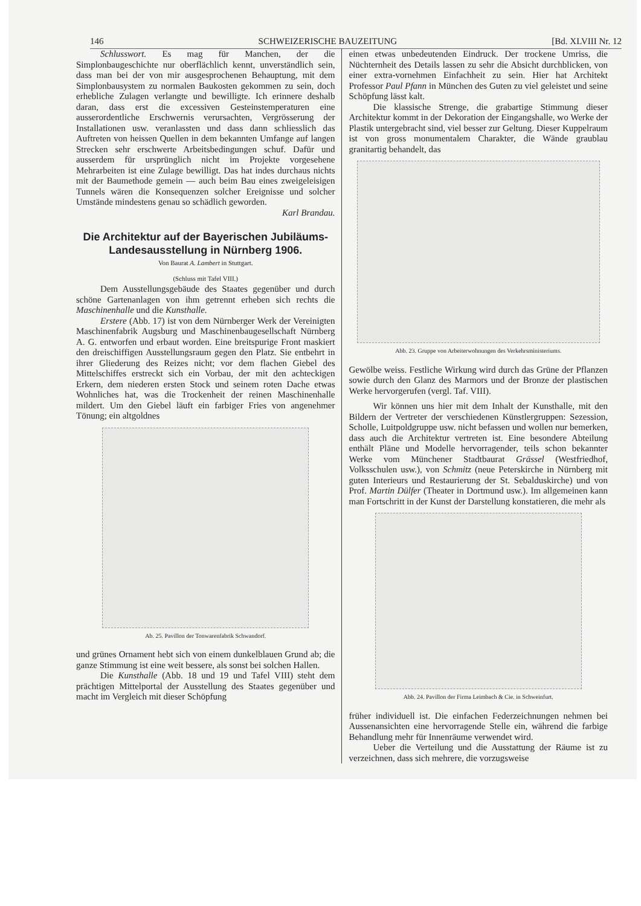146 SCHWEIZERISCHE BAUZEITUNG [Bd. XLVIII Nr. 12
Schlusswort. Es mag für Manchen, der die Simplonbaugeschichte nur oberflächlich kennt, unverständlich sein, dass man bei der von mir ausgesprochenen Behauptung, mit dem Simplonbausystem zu normalen Baukosten gekommen zu sein, doch erhebliche Zulagen verlangte und bewilligte. Ich erinnere deshalb daran, dass erst die excessiven Gesteinstemperaturen eine ausserordentliche Erschwernis verursachten, Vergrösserung der Installationen usw. veranlassten und dass dann schliesslich das Auftreten von heissen Quellen in dem bekannten Umfange auf langen Strecken sehr erschwerte Arbeitsbedingungen schuf. Dafür und ausserdem für ursprünglich nicht im Projekte vorgesehene Mehrarbeiten ist eine Zulage bewilligt. Das hat indes durchaus nichts mit der Baumethode gemein — auch beim Bau eines zweigeleisigen Tunnels wären die Konsequenzen solcher Ereignisse und solcher Umstände mindestens genau so schädlich geworden.
Karl Brandau.
Die Architektur auf der Bayerischen Jubiläums-Landesausstellung in Nürnberg 1906.
Von Baurat A. Lambert in Stuttgart.
(Schluss mit Tafel VIII.)
Dem Ausstellungsgebäude des Staates gegenüber und durch schöne Gartenanlagen von ihm getrennt erheben sich rechts die Maschinenhalle und die Kunsthalle.
Erstere (Abb. 17) ist von dem Nürnberger Werk der Vereinigten Maschinenfabrik Augsburg und Maschinenbaugesellschaft Nürnberg A. G. entworfen und erbaut worden. Eine breitspurige Front maskiert den dreischiffigen Ausstellungsraum gegen den Platz. Sie entbehrt in ihrer Gliederung des Reizes nicht; vor dem flachen Giebel des Mittelschiffes erstreckt sich ein Vorbau, der mit den achteckigen Erkern, dem niederen ersten Stock und seinem roten Dache etwas Wohnliches hat, was die Trockenheit der reinen Maschinenhalle mildert. Um den Giebel läuft ein farbiger Fries von angenehmer Tönung; ein altgoldnes
Ab. 25. Pavillon der Tonwarenfabrik Schwandorf.
und grünes Ornament hebt sich von einem dunkelblauen Grund ab; die ganze Stimmung ist eine weit bessere, als sonst bei solchen Hallen.
Die Kunsthalle (Abb. 18 und 19 und Tafel VIII) steht dem prächtigen Mittelportal der Ausstellung des Staates gegenüber und macht im Vergleich mit dieser Schöpfung
einen etwas unbedeutenden Eindruck. Der trockene Umriss, die Nüchternheit des Details lassen zu sehr die Absicht durchblicken, von einer extra-vornehmen Einfachheit zu sein. Hier hat Architekt Professor Paul Pfann in München des Guten zu viel geleistet und seine Schöpfung lässt kalt.
Die klassische Strenge, die grabartige Stimmung dieser Architektur kommt in der Dekoration der Eingangshalle, wo Werke der Plastik untergebracht sind, viel besser zur Geltung. Dieser Kuppelraum ist von gross monumentalem Charakter, die Wände graublau granitartig behandelt, das
Abb. 23. Gruppe von Arbeiterwohnungen des Verkehrsministeriums.
Gewölbe weiss. Festliche Wirkung wird durch das Grüne der Pflanzen sowie durch den Glanz des Marmors und der Bronze der plastischen Werke hervorgerufen (vergl. Taf. VIII).
Wir können uns hier mit dem Inhalt der Kunsthalle, mit den Bildern der Vertreter der verschiedenen Künstlergruppen: Sezession, Scholle, Luitpoldgruppe usw. nicht befassen und wollen nur bemerken, dass auch die Architektur vertreten ist. Eine besondere Abteilung enthält Pläne und Modelle hervorragender, teils schon bekannter Werke vom Münchener Stadtbaurat Grässel (Westfriedhof, Volksschulen usw.), von Schmitz (neue Peterskirche in Nürnberg mit guten Interieurs und Restaurierung der St. Sebalduskirche) und von Prof. Martin Dülfer (Theater in Dortmund usw.). Im allgemeinen kann man Fortschritt in der Kunst der Darstellung konstatieren, die mehr als
Abb. 24. Pavillon der Firma Leimbach & Cie. in Schweinfurt.
früher individuell ist. Die einfachen Federzeichnungen nehmen bei Aussenansichten eine hervorragende Stelle ein, während die farbige Behandlung mehr für Innenräume verwendet wird.
Ueber die Verteilung und die Ausstattung der Räume ist zu verzeichnen, dass sich mehrere, die vorzugsweise